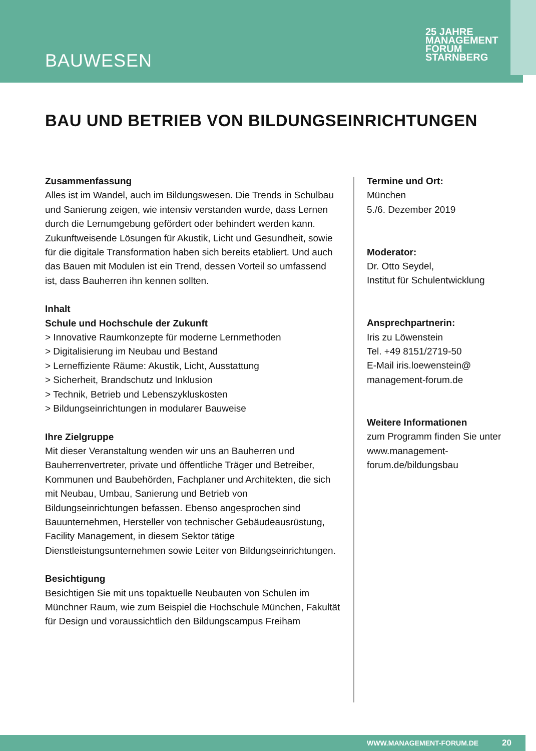BAUWESEN
25 JAHRE MANAGEMENT
FORUM
STARNBERG
BAU UND BETRIEB VON BILDUNGSEINRICHTUNGEN
Zusammenfassung
Alles ist im Wandel, auch im Bildungswesen. Die Trends in Schulbau und Sanierung zeigen, wie intensiv verstanden wurde, dass Lernen durch die Lernumgebung gefördert oder behindert werden kann. Zukunftweisende Lösungen für Akustik, Licht und Gesundheit, sowie für die digitale Transformation haben sich bereits etabliert. Und auch das Bauen mit Modulen ist ein Trend, dessen Vorteil so umfassend ist, dass Bauherren ihn kennen sollten.
Inhalt
Schule und Hochschule der Zukunft
> Innovative Raumkonzepte für moderne Lernmethoden
> Digitalisierung im Neubau und Bestand
> Lerneffiziente Räume: Akustik, Licht, Ausstattung
> Sicherheit, Brandschutz und Inklusion
> Technik, Betrieb und Lebenszykluskosten
> Bildungseinrichtungen in modularer Bauweise
Ihre Zielgruppe
Mit dieser Veranstaltung wenden wir uns an Bauherren und Bauherrenvertreter, private und öffentliche Träger und Betreiber, Kommunen und Baubehörden, Fachplaner und Architekten, die sich mit Neubau, Umbau, Sanierung und Betrieb von Bildungseinrichtungen befassen. Ebenso angesprochen sind Bauunternehmen, Hersteller von technischer Gebäudeausrüstung, Facility Management, in diesem Sektor tätige Dienstleistungsunternehmen sowie Leiter von Bildungseinrichtungen.
Besichtigung
Besichtigen Sie mit uns topaktuelle Neubauten von Schulen im Münchner Raum, wie zum Beispiel die Hochschule München, Fakultät für Design und voraussichtlich den Bildungscampus Freiham
Termine und Ort:
München
5./6. Dezember 2019
Moderator:
Dr. Otto Seydel,
Institut für Schulentwicklung
Ansprechpartnerin:
Iris zu Löwenstein
Tel. +49 8151/2719-50
E-Mail iris.loewenstein@
management-forum.de
Weitere Informationen
zum Programm finden Sie unter www.management-forum.de/bildungsbau
WWW.MANAGEMENT-FORUM.DE 20